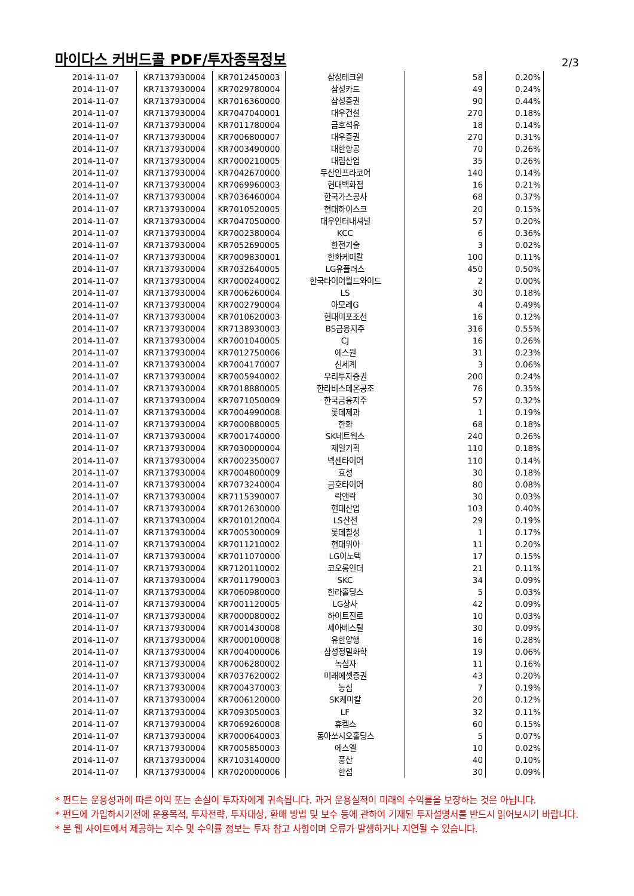마이다스 커버드콜 PDF/투자종목정보
2/3
| 2014-11-07 | KR7137930004 | KR7012450003 | 삼성테크윈 | 58 | 0.20% |
| 2014-11-07 | KR7137930004 | KR7029780004 | 삼성카드 | 49 | 0.24% |
| 2014-11-07 | KR7137930004 | KR7016360000 | 삼성증권 | 90 | 0.44% |
| 2014-11-07 | KR7137930004 | KR7047040001 | 대우건설 | 270 | 0.18% |
| 2014-11-07 | KR7137930004 | KR7011780004 | 금호석유 | 18 | 0.14% |
| 2014-11-07 | KR7137930004 | KR7006800007 | 대우증권 | 270 | 0.31% |
| 2014-11-07 | KR7137930004 | KR7003490000 | 대한항공 | 70 | 0.26% |
| 2014-11-07 | KR7137930004 | KR7000210005 | 대림산업 | 35 | 0.26% |
| 2014-11-07 | KR7137930004 | KR7042670000 | 두산인프라코어 | 140 | 0.14% |
| 2014-11-07 | KR7137930004 | KR7069960003 | 현대백화점 | 16 | 0.21% |
| 2014-11-07 | KR7137930004 | KR7036460004 | 한국가스공사 | 68 | 0.37% |
| 2014-11-07 | KR7137930004 | KR7010520005 | 현대하이스코 | 20 | 0.15% |
| 2014-11-07 | KR7137930004 | KR7047050000 | 대우인터내셔널 | 57 | 0.20% |
| 2014-11-07 | KR7137930004 | KR7002380004 | KCC | 6 | 0.36% |
| 2014-11-07 | KR7137930004 | KR7052690005 | 한전기술 | 3 | 0.02% |
| 2014-11-07 | KR7137930004 | KR7009830001 | 한화케미칼 | 100 | 0.11% |
| 2014-11-07 | KR7137930004 | KR7032640005 | LG유플러스 | 450 | 0.50% |
| 2014-11-07 | KR7137930004 | KR7000240002 | 한국타이어월드와이드 | 2 | 0.00% |
| 2014-11-07 | KR7137930004 | KR7006260004 | LS | 30 | 0.18% |
| 2014-11-07 | KR7137930004 | KR7002790004 | 아모레G | 4 | 0.49% |
| 2014-11-07 | KR7137930004 | KR7010620003 | 현대미포조선 | 16 | 0.12% |
| 2014-11-07 | KR7137930004 | KR7138930003 | BS금융지주 | 316 | 0.55% |
| 2014-11-07 | KR7137930004 | KR7001040005 | CJ | 16 | 0.26% |
| 2014-11-07 | KR7137930004 | KR7012750006 | 에스원 | 31 | 0.23% |
| 2014-11-07 | KR7137930004 | KR7004170007 | 신세계 | 3 | 0.06% |
| 2014-11-07 | KR7137930004 | KR7005940002 | 우리투자증권 | 200 | 0.24% |
| 2014-11-07 | KR7137930004 | KR7018880005 | 한라비스테온공조 | 76 | 0.35% |
| 2014-11-07 | KR7137930004 | KR7071050009 | 한국금융지주 | 57 | 0.32% |
| 2014-11-07 | KR7137930004 | KR7004990008 | 롯데제과 | 1 | 0.19% |
| 2014-11-07 | KR7137930004 | KR7000880005 | 한화 | 68 | 0.18% |
| 2014-11-07 | KR7137930004 | KR7001740000 | SK네트웍스 | 240 | 0.26% |
| 2014-11-07 | KR7137930004 | KR7030000004 | 제일기획 | 110 | 0.18% |
| 2014-11-07 | KR7137930004 | KR7002350007 | 넥센타이어 | 110 | 0.14% |
| 2014-11-07 | KR7137930004 | KR7004800009 | 효성 | 30 | 0.18% |
| 2014-11-07 | KR7137930004 | KR7073240004 | 금호타이어 | 80 | 0.08% |
| 2014-11-07 | KR7137930004 | KR7115390007 | 락앤락 | 30 | 0.03% |
| 2014-11-07 | KR7137930004 | KR7012630000 | 현대산업 | 103 | 0.40% |
| 2014-11-07 | KR7137930004 | KR7010120004 | LS산전 | 29 | 0.19% |
| 2014-11-07 | KR7137930004 | KR7005300009 | 롯데칠성 | 1 | 0.17% |
| 2014-11-07 | KR7137930004 | KR7011210002 | 현대위아 | 11 | 0.20% |
| 2014-11-07 | KR7137930004 | KR7011070000 | LG이노텍 | 17 | 0.15% |
| 2014-11-07 | KR7137930004 | KR7120110002 | 코오롱인더 | 21 | 0.11% |
| 2014-11-07 | KR7137930004 | KR7011790003 | SKC | 34 | 0.09% |
| 2014-11-07 | KR7137930004 | KR7060980000 | 한라홀딩스 | 5 | 0.03% |
| 2014-11-07 | KR7137930004 | KR7001120005 | LG상사 | 42 | 0.09% |
| 2014-11-07 | KR7137930004 | KR7000080002 | 하이트진로 | 10 | 0.03% |
| 2014-11-07 | KR7137930004 | KR7001430008 | 세아베스틸 | 30 | 0.09% |
| 2014-11-07 | KR7137930004 | KR7000100008 | 유한양행 | 16 | 0.28% |
| 2014-11-07 | KR7137930004 | KR7004000006 | 삼성정밀화학 | 19 | 0.06% |
| 2014-11-07 | KR7137930004 | KR7006280002 | 녹십자 | 11 | 0.16% |
| 2014-11-07 | KR7137930004 | KR7037620002 | 미래에셋증권 | 43 | 0.20% |
| 2014-11-07 | KR7137930004 | KR7004370003 | 농심 | 7 | 0.19% |
| 2014-11-07 | KR7137930004 | KR7006120000 | SK케미칼 | 20 | 0.12% |
| 2014-11-07 | KR7137930004 | KR7093050003 | LF | 32 | 0.11% |
| 2014-11-07 | KR7137930004 | KR7069260008 | 휴켐스 | 60 | 0.15% |
| 2014-11-07 | KR7137930004 | KR7000640003 | 동아쏘시오홀딩스 | 5 | 0.07% |
| 2014-11-07 | KR7137930004 | KR7005850003 | 에스엘 | 10 | 0.02% |
| 2014-11-07 | KR7137930004 | KR7103140000 | 풍산 | 40 | 0.10% |
| 2014-11-07 | KR7137930004 | KR7020000006 | 한섬 | 30 | 0.09% |
* 펀드는 운용성과에 따른 이익 또는 손실이 투자자에게 귀속됩니다. 과거 운용실적이 미래의 수익률을 보장하는 것은 아닙니다.
* 펀드에 가입하시기전에 운용목적, 투자전략, 투자대상, 환매 방법 및 보수 등에 관하여 기재된 투자설명서를 반드시 읽어보시기 바랍니다.
* 본 웹 사이트에서 제공하는 지수 및 수익률 정보는 투자 참고 사항이며 오류가 발생하거나 지연될 수 있습니다.